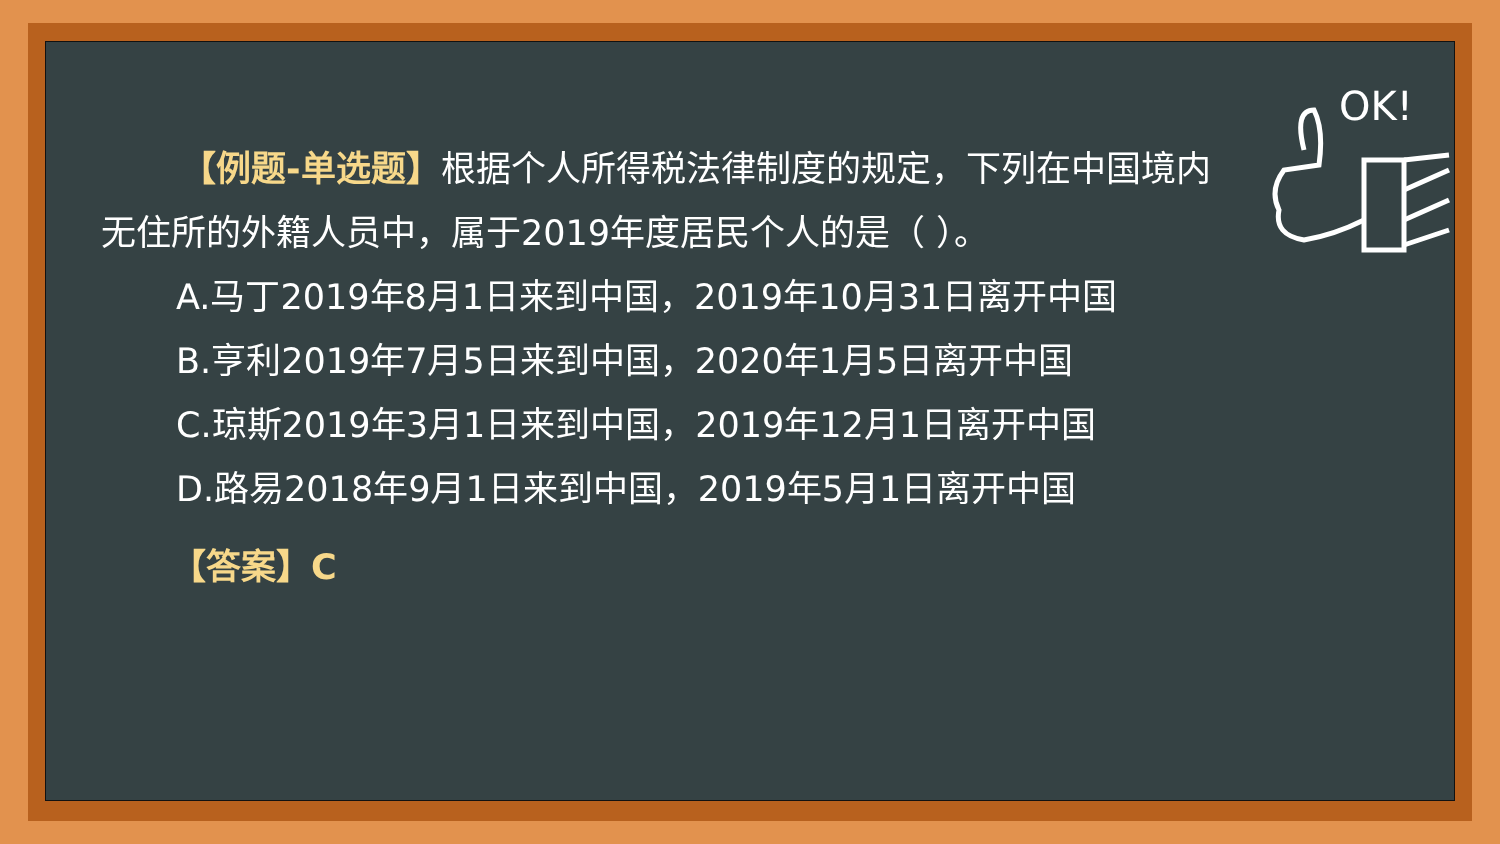OK!
【例题-单选题】根据个人所得税法律制度的规定，下列在中国境内无住所的外籍人员中，属于2019年度居民个人的是（ ）。
A.马丁2019年8月1日来到中国，2019年10月31日离开中国
B.亨利2019年7月5日来到中国，2020年1月5日离开中国
C.琼斯2019年3月1日来到中国，2019年12月1日离开中国
D.路易2018年9月1日来到中国，2019年5月1日离开中国
【答案】C